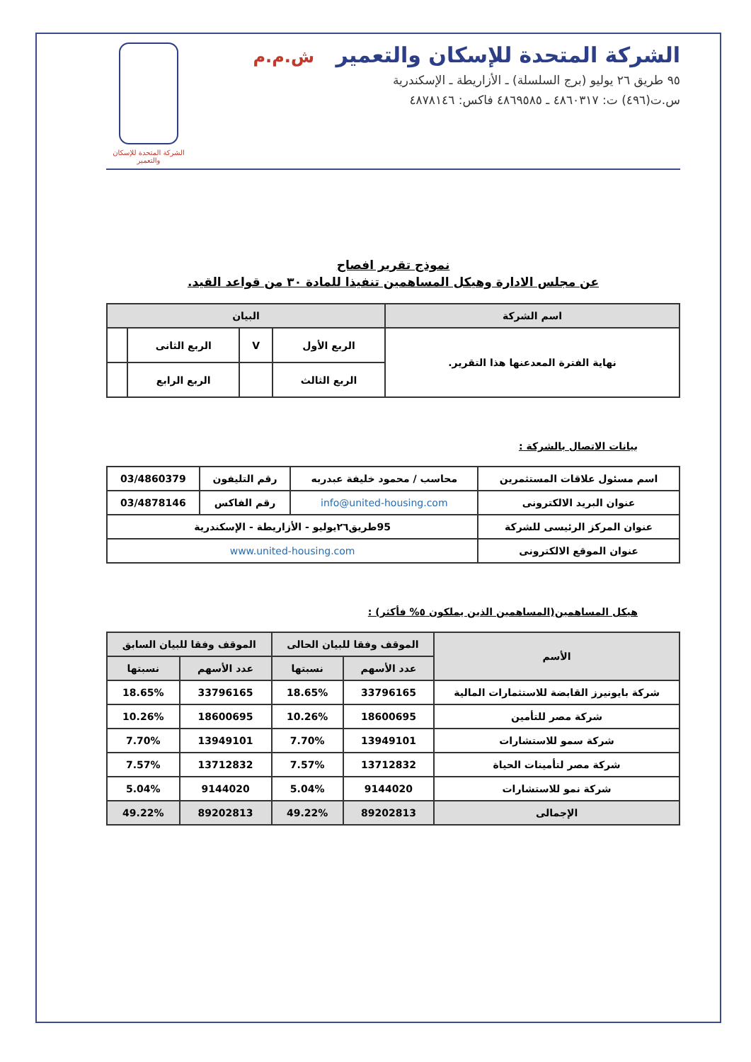الشركة المتحدة للإسكان والتعمير ش.م.م
٩٥ طريق ٢٦ يوليو (برج السلسلة) ـ الأزاريطة ـ الإسكندرية
س.ت(٤٩٦) ت: ٤٨٦٠٣١٧ ـ ٤٨٦٩٥٨٥ فاكس: ٤٨٧٨١٤٦
الشركة المتحدة للإسكان والتعمير
نموذج تقرير افصاح
عن مجلس الادارة وهيكل المساهمين تنفيذا للمادة ٣٠ من قواعد القيد.
| اسم الشركة | البيان | | | |
| --- | --- | --- | --- | --- |
| نهاية الفترة المعدعنها هذا التقرير. | الربع الأول | V | الربع الثانى | |
| | الربع الثالث | | الربع الرابع | |
بيانات الاتصال بالشركة :
| اسم مسئول علاقات المستثمرين | محاسب / محمود خليفة عبدربه | رقم التليفون | 03/4860379 |
| عنوان البريد الالكترونى | info@united-housing.com | رقم الفاكس | 03/4878146 |
| عنوان المركز الرئيسى للشركة | 95طريق٢٦يوليو - الأزاريطة - الإسكندرية | | |
| عنوان الموقع الالكترونى | www.united-housing.com | | |
هيكل المساهمين(المساهمين الذين يملكون ٥% فأكثر) :
| الأسم | الموقف وفقا للبيان الحالى | | الموقف وفقا للبيان السابق | |
| --- | --- | --- | --- | --- |
| | عدد الأسهم | نسبتها | عدد الأسهم | نسبتها |
| شركة بايونيرز القابضة للاستثمارات المالية | 33796165 | 18.65% | 33796165 | 18.65% |
| شركة مصر للتأمين | 18600695 | 10.26% | 18600695 | 10.26% |
| شركة سمو للاستشارات | 13949101 | 7.70% | 13949101 | 7.70% |
| شركة مصر لتأمينات الحياة | 13712832 | 7.57% | 13712832 | 7.57% |
| شركة نمو للاستشارات | 9144020 | 5.04% | 9144020 | 5.04% |
| الإجمالى | 89202813 | 49.22% | 89202813 | 49.22% |